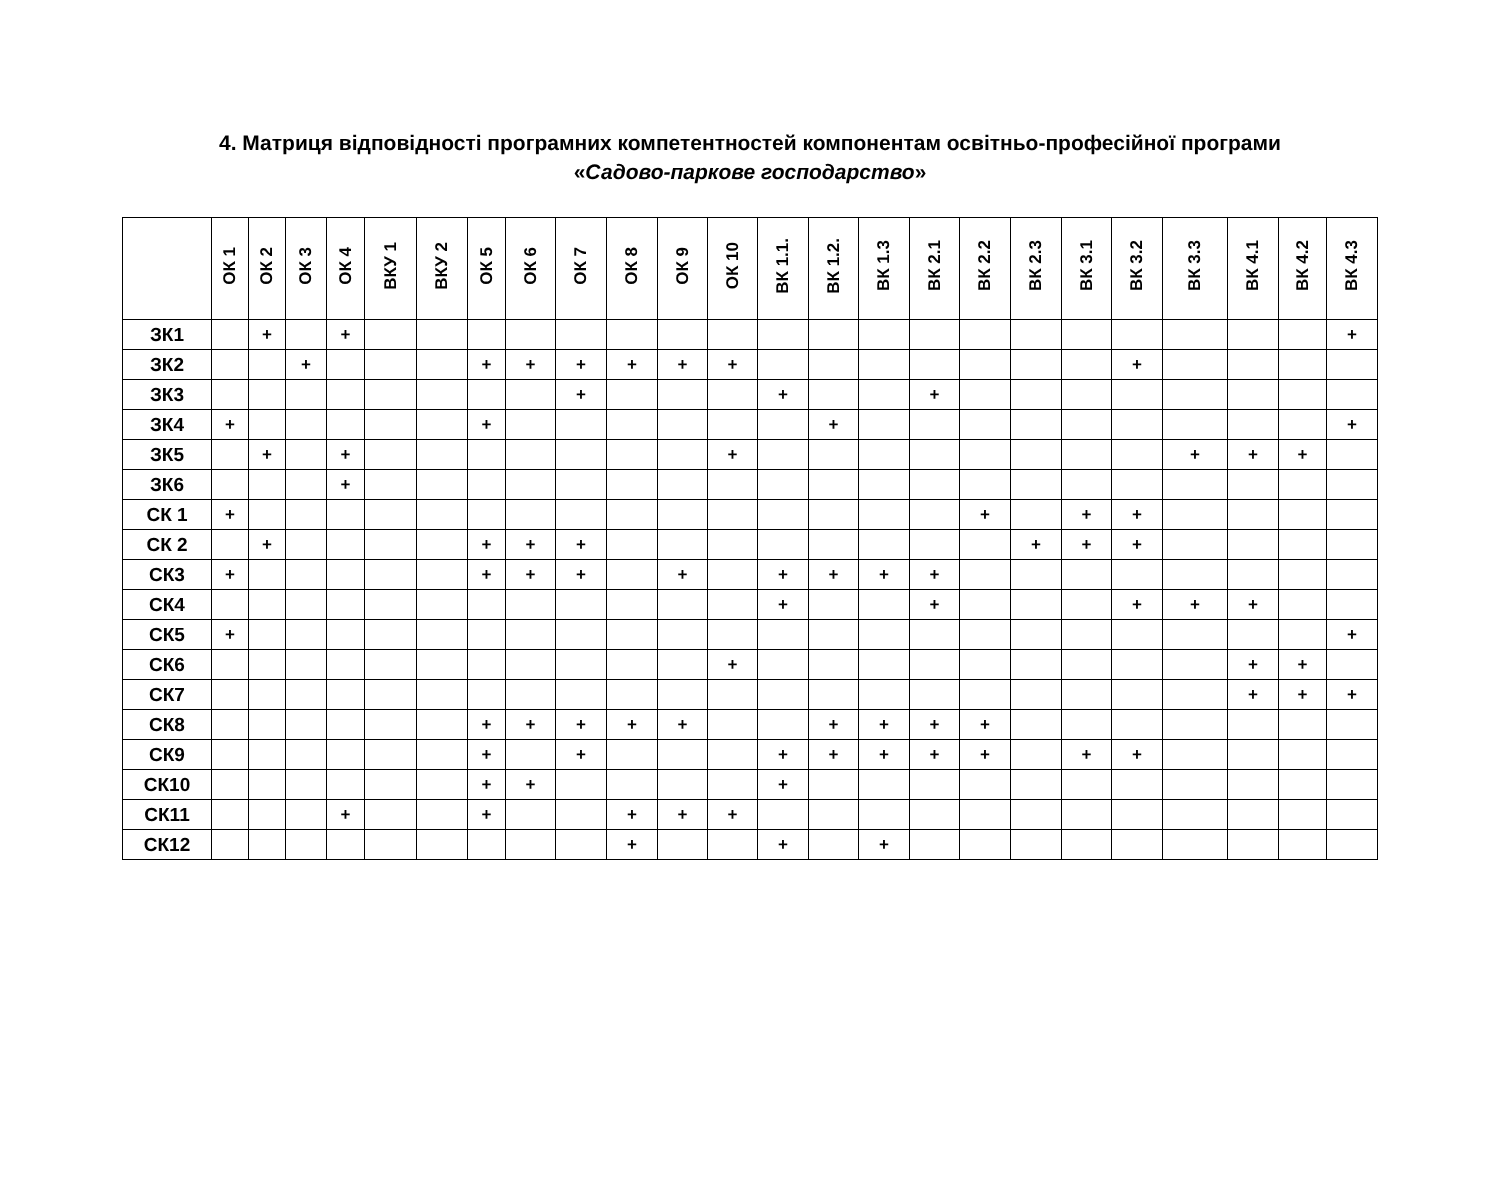4. Матриця відповідності програмних компетентностей компонентам освітньо-професійної програми
«Садово-паркове господарство»
| | ОК 1 | ОК 2 | ОК 3 | ОК 4 | ВКУ 1 | ВКУ 2 | ОК 5 | ОК 6 | ОК 7 | ОК 8 | ОК 9 | ОК 10 | ВК 1.1. | ВК 1.2. | ВК 1.3 | ВК 2.1 | ВК 2.2 | ВК 2.3 | ВК 3.1 | ВК 3.2 | ВК 3.3 | ВК 4.1 | ВК 4.2 | ВК 4.3 |
| --- | --- | --- | --- | --- | --- | --- | --- | --- | --- | --- | --- | --- | --- | --- | --- | --- | --- | --- | --- | --- | --- | --- | --- | --- |
| ЗК1 | | + | | + | | | | | | | | | | | | | | | | | | | | + |
| ЗК2 | | | + | | | | + | + | + | + | + | + | | | | | | | | + | | | | |
| ЗК3 | | | | | | | | | + | | | | + | | | + | | | | | | | | |
| ЗК4 | + | | | | | | + | | | | | | | + | | | | | | | | | | + |
| ЗК5 | | + | | + | | | | | | | | + | | | | | | | | | + | + | + | |
| ЗК6 | | | | + | | | | | | | | | | | | | | | | | | | | |
| СК 1 | + | | | | | | | | | | | | | | | | + | | + | + | | | | |
| СК 2 | | + | | | | | + | + | + | | | | | | | | | + | + | + | | | | |
| СК3 | + | | | | | | + | + | + | | + | | + | + | + | + | | | | | | | | |
| СК4 | | | | | | | | | | | | | + | | | + | | | | + | + | + | | |
| СК5 | + | | | | | | | | | | | | | | | | | | | | | | | + |
| СК6 | | | | | | | | | | | | + | | | | | | | | | | + | + | |
| СК7 | | | | | | | | | | | | | | | | | | | | | | + | + | + |
| СК8 | | | | | | | + | + | + | + | + | | | + | + | + | + | | | | | | | |
| СК9 | | | | | | | + | | + | | | | + | + | + | + | + | | + | + | | | | |
| СК10 | | | | | | | + | + | | | | | + | | | | | | | | | | | |
| СК11 | | | | + | | | + | | | + | + | + | | | | | | | | | | | | |
| СК12 | | | | | | | | | | + | | | + | | + | | | | | | | | | |